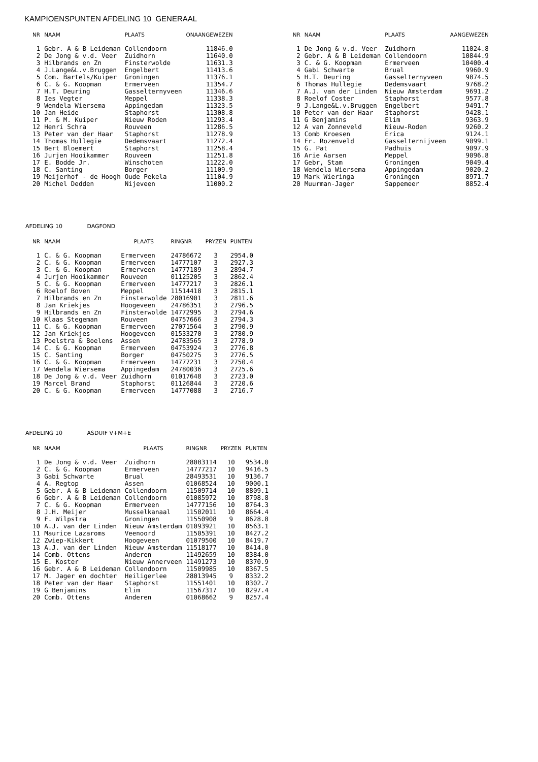KAMPIOENSPUNTEN AFDELING 10 GENERAAL
| NR | NAAM | PLAATS | ONAANGEWEZEN |
| --- | --- | --- | --- |
| 1 | Gebr. A & B Leideman | Collendoorn | 11846.0 |
| 2 | De Jong & v.d. Veer | Zuidhorn | 11640.0 |
| 3 | Hilbrands en Zn | Finsterwolde | 11631.3 |
| 4 | J.Lange&L.v.Bruggen | Engelbert | 11413.6 |
| 5 | Com. Bartels/Kuiper | Groningen | 11376.1 |
| 6 | C. & G. Koopman | Ermerveen | 11354.7 |
| 7 | H.T. Deuring | Gasselternyveen | 11346.6 |
| 8 | Ies Vegter | Meppel | 11338.3 |
| 9 | Wendela Wiersema | Appingedam | 11323.5 |
| 10 | Jan Heide | Staphorst | 11308.8 |
| 11 | P. & M. Kuiper | Nieuw Roden | 11293.4 |
| 12 | Henri Schra | Rouveen | 11286.5 |
| 13 | Peter van der Haar | Staphorst | 11278.9 |
| 14 | Thomas Hullegie | Dedemsvaart | 11272.4 |
| 15 | Bert Bloemert | Staphorst | 11258.4 |
| 16 | Jurjen Hooikammer | Rouveen | 11251.8 |
| 17 | E. Bodde Jr. | Winschoten | 11222.0 |
| 18 | C. Santing | Borger | 11109.9 |
| 19 | Meijerhof - de Hoogh | Oude Pekela | 11104.9 |
| 20 | Michel Dedden | Nijeveen | 11000.2 |
| NR | NAAM | PLAATS | AANGEWEZEN |
| --- | --- | --- | --- |
| 1 | De Jong & v.d. Veer | Zuidhorn | 11024.8 |
| 2 | Gebr. A & B Leideman | Collendoorn | 10844.9 |
| 3 | C. & G. Koopman | Ermerveen | 10400.4 |
| 4 | Gabi Schwarte | Brual | 9960.9 |
| 5 | H.T. Deuring | Gasselternyveen | 9874.5 |
| 6 | Thomas Hullegie | Dedemsvaart | 9768.2 |
| 7 | A.J. van der Linden | Nieuw Amsterdam | 9691.2 |
| 8 | Roelof Coster | Staphorst | 9577.8 |
| 9 | J.Lange&L.v.Bruggen | Engelbert | 9491.7 |
| 10 | Peter van der Haar | Staphorst | 9428.1 |
| 11 | G Benjamins | Elim | 9363.9 |
| 12 | A van Zonneveld | Nieuw-Roden | 9260.2 |
| 13 | Comb Kroesen | Erica | 9124.1 |
| 14 | Fr. Rozenveld | Gasselternijveen | 9099.1 |
| 15 | G. Pat | Padhuis | 9097.9 |
| 16 | Arie Aarsen | Meppel | 9096.8 |
| 17 | Gebr, Stam | Groningen | 9049.4 |
| 18 | Wendela Wiersema | Appingedam | 9020.2 |
| 19 | Mark Wieringa | Groningen | 8971.7 |
| 20 | Muurman-Jager | Sappemeer | 8852.4 |
AFDELING 10 DAGFOND
| NR | NAAM | PLAATS | RINGNR | PRYZEN | PUNTEN |
| --- | --- | --- | --- | --- | --- |
| 1 | C. & G. Koopman | Ermerveen | 24786672 | 3 | 2954.0 |
| 2 | C. & G. Koopman | Ermerveen | 14777107 | 3 | 2927.3 |
| 3 | C. & G. Koopman | Ermerveen | 14777189 | 3 | 2894.7 |
| 4 | Jurjen Hooikammer | Rouveen | 01125205 | 3 | 2862.4 |
| 5 | C. & G. Koopman | Ermerveen | 14777217 | 3 | 2826.1 |
| 6 | Roelof Boven | Meppel | 11514418 | 3 | 2815.1 |
| 7 | Hilbrands en Zn | Finsterwolde | 28016901 | 3 | 2811.6 |
| 8 | Jan Kriekjes | Hoogeveen | 24786351 | 3 | 2796.5 |
| 9 | Hilbrands en Zn | Finsterwolde | 14772995 | 3 | 2794.6 |
| 10 | Klaas Stegeman | Rouveen | 04757666 | 3 | 2794.3 |
| 11 | C. & G. Koopman | Ermerveen | 27071564 | 3 | 2790.9 |
| 12 | Jan Kriekjes | Hoogeveen | 01533270 | 3 | 2780.9 |
| 13 | Poelstra & Boelens | Assen | 24783565 | 3 | 2778.9 |
| 14 | C. & G. Koopman | Ermerveen | 04753924 | 3 | 2776.8 |
| 15 | C. Santing | Borger | 04750275 | 3 | 2776.5 |
| 16 | C. & G. Koopman | Ermerveen | 14777231 | 3 | 2750.4 |
| 17 | Wendela Wiersema | Appingedam | 24780036 | 3 | 2725.6 |
| 18 | De Jong & v.d. Veer | Zuidhorn | 01017648 | 3 | 2723.0 |
| 19 | Marcel Brand | Staphorst | 01126844 | 3 | 2720.6 |
| 20 | C. & G. Koopman | Ermerveen | 14777088 | 3 | 2716.7 |
AFDELING 10 ASDUIF V+M+E
| NR | NAAM | PLAATS | RINGNR | PRYZEN | PUNTEN |
| --- | --- | --- | --- | --- | --- |
| 1 | De Jong & v.d. Veer | Zuidhorn | 28083114 | 10 | 9534.0 |
| 2 | C. & G. Koopman | Ermerveen | 14777217 | 10 | 9416.5 |
| 3 | Gabi Schwarte | Brual | 28493531 | 10 | 9136.7 |
| 4 | A. Regtop | Assen | 01068524 | 10 | 9000.1 |
| 5 | Gebr. A & B Leideman | Collendoorn | 11509714 | 10 | 8809.1 |
| 6 | Gebr. A & B Leideman | Collendoorn | 01085972 | 10 | 8798.8 |
| 7 | C. & G. Koopman | Ermerveen | 14777156 | 10 | 8764.3 |
| 8 | J.H. Meijer | Musselkanaal | 11502011 | 10 | 8664.4 |
| 9 | F. Wilpstra | Groningen | 11550908 | 9 | 8628.8 |
| 10 | A.J. van der Linden | Nieuw Amsterdam | 01093921 | 10 | 8563.1 |
| 11 | Maurice Lazaroms | Veenoord | 11505391 | 10 | 8427.2 |
| 12 | Zwiep-Kikkert | Hoogeveen | 01079500 | 10 | 8419.7 |
| 13 | A.J. van der Linden | Nieuw Amsterdam | 11518177 | 10 | 8414.0 |
| 14 | Comb. Ottens | Anderen | 11492659 | 10 | 8384.0 |
| 15 | E. Koster | Nieuw Annerveen | 11491273 | 10 | 8370.9 |
| 16 | Gebr. A & B Leideman | Collendoorn | 11509985 | 10 | 8367.5 |
| 17 | M. Jager en dochter | Heiligerlee | 28013945 | 9 | 8332.2 |
| 18 | Peter van der Haar | Staphorst | 11551401 | 10 | 8302.7 |
| 19 | G Benjamins | Elim | 11567317 | 10 | 8297.4 |
| 20 | Comb. Ottens | Anderen | 01068662 | 9 | 8257.4 |